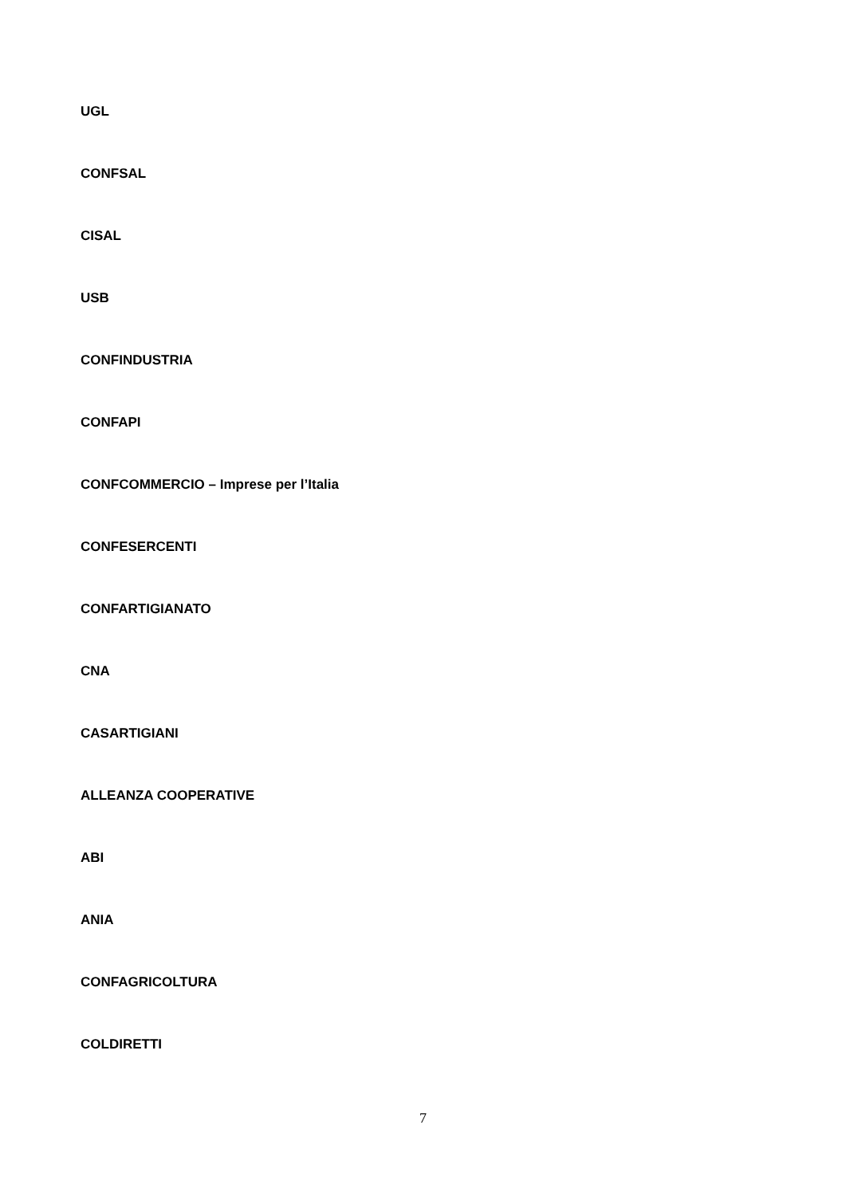UGL
CONFSAL
CISAL
USB
CONFINDUSTRIA
CONFAPI
CONFCOMMERCIO – Imprese per l’Italia
CONFESERCENTI
CONFARTIGIANATO
CNA
CASARTIGIANI
ALLEANZA COOPERATIVE
ABI
ANIA
CONFAGRICOLTURA
COLDIRETTI
7